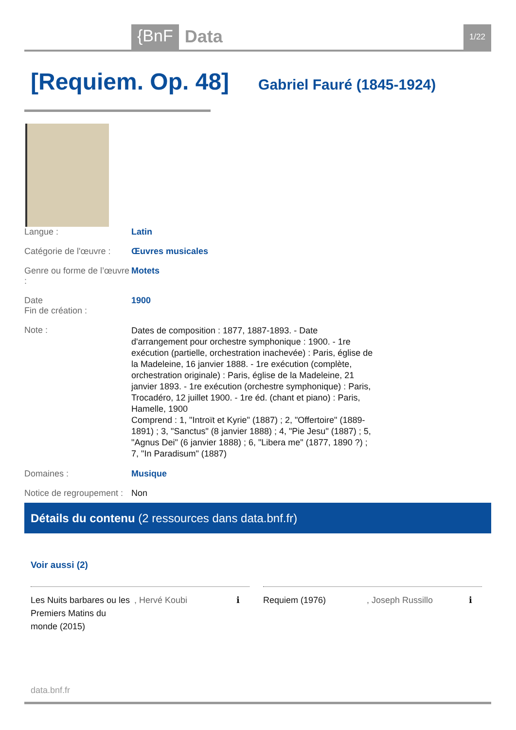{BnF Data 1/22
[Requiem. Op. 48]
Gabriel Fauré (1845-1924)
| Langue : | Latin |
| Catégorie de l'œuvre : | Œuvres musicales |
| Genre ou forme de l’œuvre : | Motets |
| Date Fin de création : | 1900 |
| Note : | Dates de composition : 1877, 1887-1893. - Date d'arrangement pour orchestre symphonique : 1900. - 1re exécution (partielle, orchestration inachevée) : Paris, église de la Madeleine, 16 janvier 1888. - 1re exécution (complète, orchestration originale) : Paris, église de la Madeleine, 21 janvier 1893. - 1re exécution (orchestre symphonique) : Paris, Trocadéro, 12 juillet 1900. - 1re éd. (chant et piano) : Paris, Hamelle, 1900 Comprend : 1, "Introït et Kyrie" (1887) ; 2, "Offertoire" (1889-1891) ; 3, "Sanctus" (8 janvier 1888) ; 4, "Pie Jesu" (1887) ; 5, "Agnus Dei" (6 janvier 1888) ; 6, "Libera me" (1877, 1890 ?) ; 7, "In Paradisum" (1887) |
| Domaines : | Musique |
| Notice de regroupement : | Non |
Détails du contenu (2 ressources dans data.bnf.fr)
Voir aussi (2)
Les Nuits barbares ou les Premiers Matins du monde (2015), Hervé Koubi ℹ
Requiem (1976), Joseph Russillo ℹ
data.bnf.fr